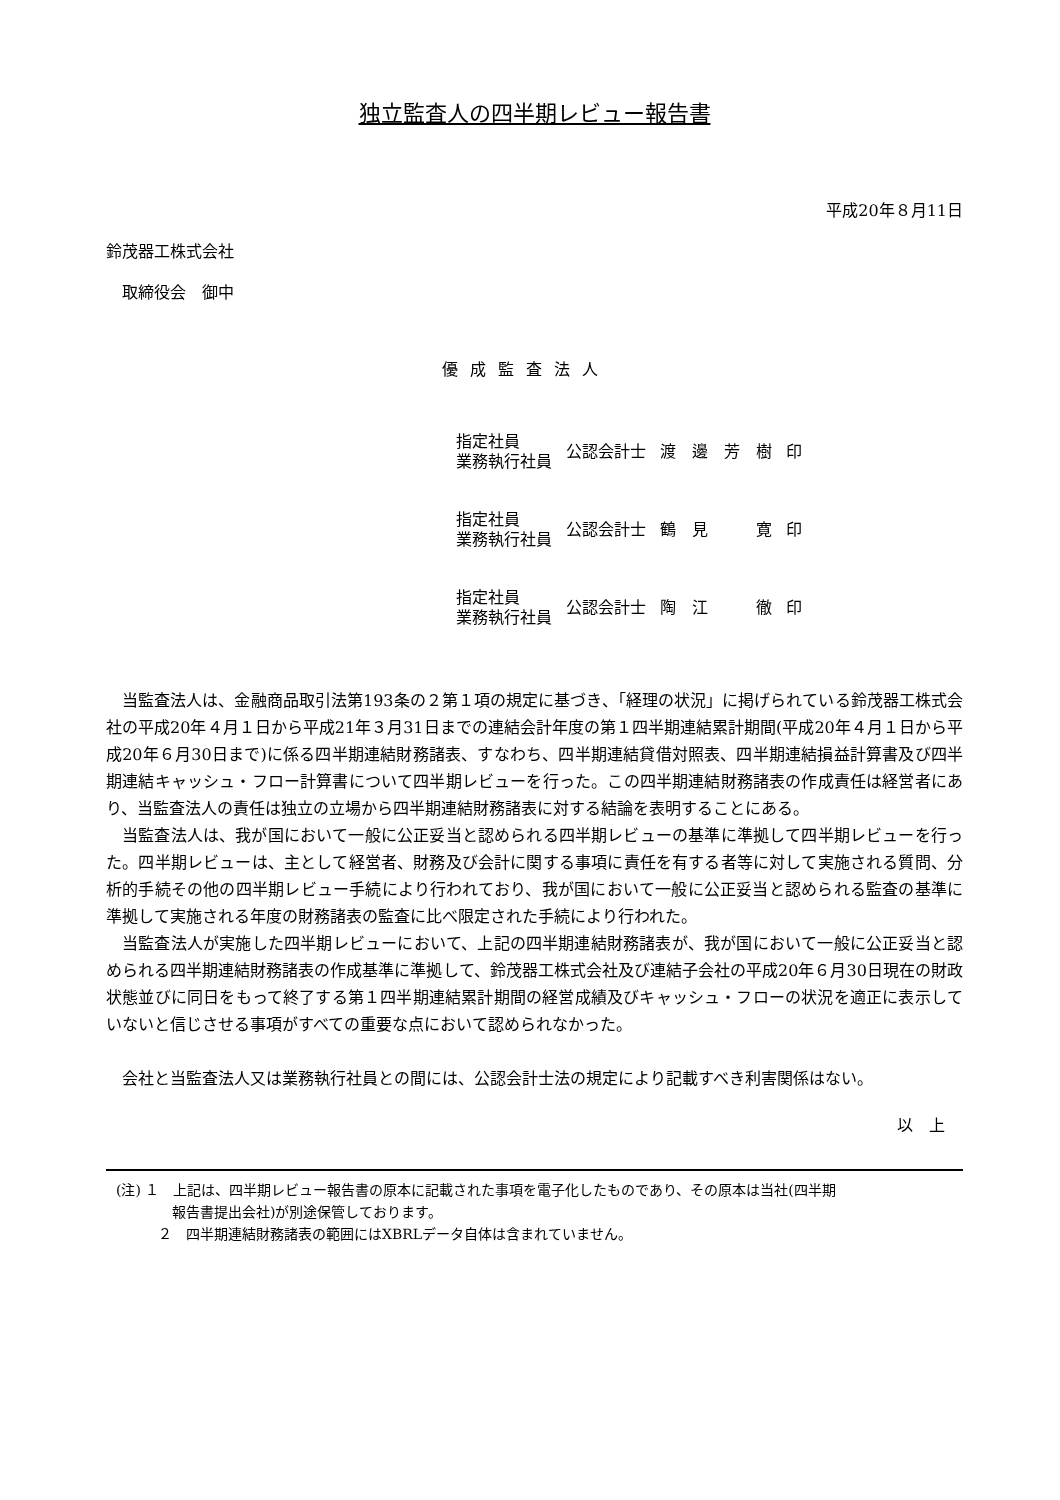独立監査人の四半期レビュー報告書
平成20年８月11日
鈴茂器工株式会社
　取締役会　御中
優成監査法人
| 指定社員 業務執行社員 | 公認会計士 | 渡 邊 芳 樹 | 印 |
| 指定社員 業務執行社員 | 公認会計士 | 鶴 見 寛 | 印 |
| 指定社員 業務執行社員 | 公認会計士 | 陶 江 徹 | 印 |
当監査法人は、金融商品取引法第193条の２第１項の規定に基づき、「経理の状況」に掲げられている鈴茂器工株式会社の平成20年４月１日から平成21年３月31日までの連結会計年度の第１四半期連結累計期間(平成20年４月１日から平成20年６月30日まで)に係る四半期連結財務諸表、すなわち、四半期連結貸借対照表、四半期連結損益計算書及び四半期連結キャッシュ・フロー計算書について四半期レビューを行った。この四半期連結財務諸表の作成責任は経営者にあり、当監査法人の責任は独立の立場から四半期連結財務諸表に対する結論を表明することにある。
当監査法人は、我が国において一般に公正妥当と認められる四半期レビューの基準に準拠して四半期レビューを行った。四半期レビューは、主として経営者、財務及び会計に関する事項に責任を有する者等に対して実施される質問、分析的手続その他の四半期レビュー手続により行われており、我が国において一般に公正妥当と認められる監査の基準に準拠して実施される年度の財務諸表の監査に比べ限定された手続により行われた。
当監査法人が実施した四半期レビューにおいて、上記の四半期連結財務諸表が、我が国において一般に公正妥当と認められる四半期連結財務諸表の作成基準に準拠して、鈴茂器工株式会社及び連結子会社の平成20年６月30日現在の財政状態並びに同日をもって終了する第１四半期連結累計期間の経営成績及びキャッシュ・フローの状況を適正に表示していないと信じさせる事項がすべての重要な点において認められなかった。
会社と当監査法人又は業務執行社員との間には、公認会計士法の規定により記載すべき利害関係はない。
以　上
(注) １　上記は、四半期レビュー報告書の原本に記載された事項を電子化したものであり、その原本は当社(四半期
　　　　報告書提出会社)が別途保管しております。
　　　２　四半期連結財務諸表の範囲にはXBRLデータ自体は含まれていません。